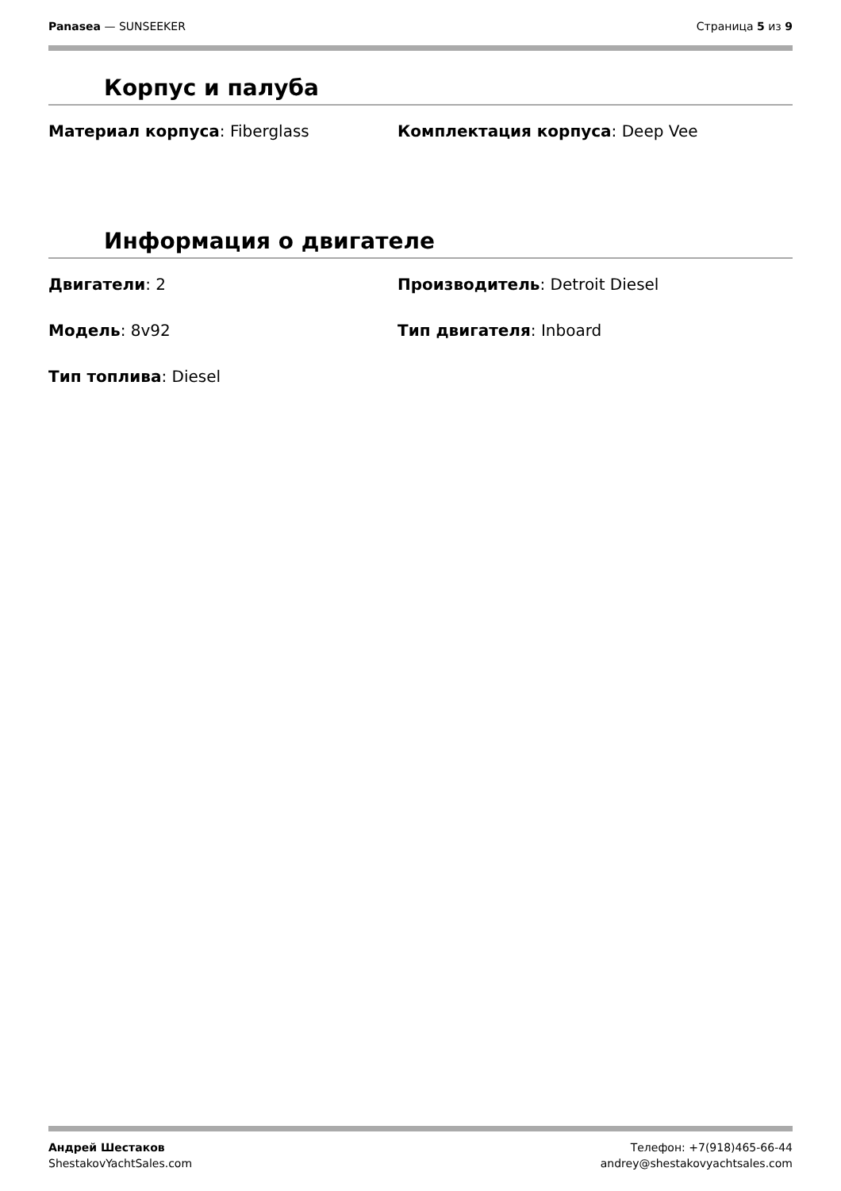Panasea — SUNSEEKER Страница 5 из 9
Корпус и палуба
Материал корпуса: Fiberglass
Комплектация корпуса: Deep Vee
Информация о двигателе
Двигатели: 2
Производитель: Detroit Diesel
Модель: 8v92
Тип двигателя: Inboard
Тип топлива: Diesel
Андрей Шестаков
ShestakovYachtSales.com
Телефон: +7(918)465-66-44
andrey@shestakovyachtsales.com